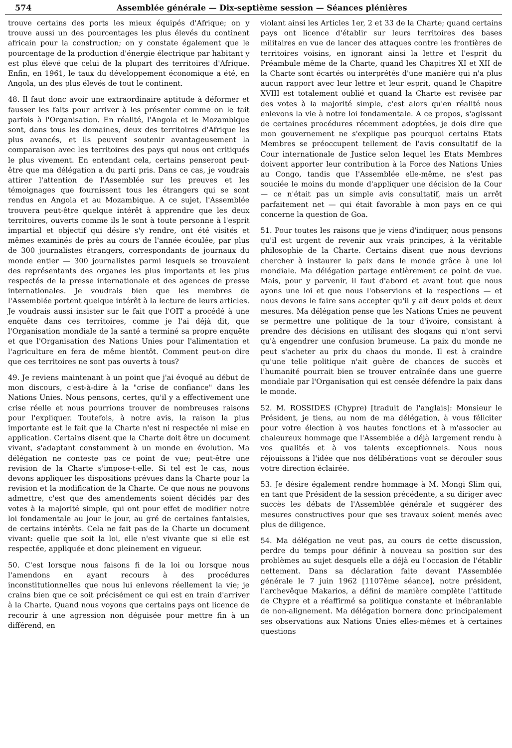574 Assemblée générale — Dix-septième session — Séances plénières
trouve certains des ports les mieux équipés d'Afrique; on y trouve aussi un des pourcentages les plus élevés du continent africain pour la construction; on y constate également que le pourcentage de la production d'énergie électrique par habitant y est plus élevé que celui de la plupart des territoires d'Afrique. Enfin, en 1961, le taux du développement économique a été, en Angola, un des plus élevés de tout le continent.
48. Il faut donc avoir une extraordinaire aptitude à déformer et fausser les faits pour arriver à les présenter comme on le fait parfois à l'Organisation. En réalité, l'Angola et le Mozambique sont, dans tous les domaines, deux des territoires d'Afrique les plus avancés, et ils peuvent soutenir avantageusement la comparaison avec les territoires des pays qui nous ont critiqués le plus vivement. En entendant cela, certains penseront peut-être que ma délégation a du parti pris. Dans ce cas, je voudrais attirer l'attention de l'Assemblée sur les preuves et les témoignages que fournissent tous les étrangers qui se sont rendus en Angola et au Mozambique. A ce sujet, l'Assemblée trouvera peut-être quelque intérêt à apprendre que les deux territoires, ouverts comme ils le sont à toute personne à l'esprit impartial et objectif qui désire s'y rendre, ont été visités et mêmes examinés de près au cours de l'année écoulée, par plus de 300 journalistes étrangers, correspondants de journaux du monde entier — 300 journalistes parmi lesquels se trouvaient des représentants des organes les plus importants et les plus respectés de la presse internationale et des agences de presse internationales. Je voudrais bien que les membres de l'Assemblée portent quelque intérêt à la lecture de leurs articles. Je voudrais aussi insister sur le fait que l'OIT a procédé à une enquête dans ces territoires, comme je l'ai déjà dit, que l'Organisation mondiale de la santé a terminé sa propre enquête et que l'Organisation des Nations Unies pour l'alimentation et l'agriculture en fera de même bientôt. Comment peut-on dire que ces territoires ne sont pas ouverts à tous?
49. Je reviens maintenant à un point que j'ai évoqué au début de mon discours, c'est-à-dire à la "crise de confiance" dans les Nations Unies. Nous pensons, certes, qu'il y a effectivement une crise réelle et nous pourrions trouver de nombreuses raisons pour l'expliquer. Toutefois, à notre avis, la raison la plus importante est le fait que la Charte n'est ni respectée ni mise en application. Certains disent que la Charte doit être un document vivant, s'adaptant constamment à un monde en évolution. Ma délégation ne conteste pas ce point de vue; peut-être une revision de la Charte s'impose-t-elle. Si tel est le cas, nous devons appliquer les dispositions prévues dans la Charte pour la revision et la modification de la Charte. Ce que nous ne pouvons admettre, c'est que des amendements soient décidés par des votes à la majorité simple, qui ont pour effet de modifier notre loi fondamentale au jour le jour, au gré de certaines fantaisies, de certains intérêts. Cela ne fait pas de la Charte un document vivant: quelle que soit la loi, elle n'est vivante que si elle est respectée, appliquée et donc pleinement en vigueur.
50. C'est lorsque nous faisons fi de la loi ou lorsque nous l'amendons en ayant recours à des procédures inconstitutionnelles que nous lui enlevons réellement la vie; je crains bien que ce soit précisément ce qui est en train d'arriver à la Charte. Quand nous voyons que certains pays ont licence de recourir à une agression non déguisée pour mettre fin à un différend, en
violant ainsi les Articles 1er, 2 et 33 de la Charte; quand certains pays ont licence d'établir sur leurs territoires des bases militaires en vue de lancer des attaques contre les frontières de territoires voisins, en ignorant ainsi la lettre et l'esprit du Préambule même de la Charte, quand les Chapitres XI et XII de la Charte sont écartés ou interprétés d'une manière qui n'a plus aucun rapport avec leur lettre et leur esprit, quand le Chapitre XVIII est totalement oublié et quand la Charte est revisée par des votes à la majorité simple, c'est alors qu'en réalité nous enlevons la vie à notre loi fondamentale. A ce propos, s'agissant de certaines procédures récemment adoptées, je dois dire que mon gouvernement ne s'explique pas pourquoi certains Etats Membres se préoccupent tellement de l'avis consultatif de la Cour internationale de Justice selon lequel les Etats Membres doivent apporter leur contribution à la Force des Nations Unies au Congo, tandis que l'Assemblée elle-même, ne s'est pas souciée le moins du monde d'appliquer une décision de la Cour — ce n'était pas un simple avis consultatif, mais un arrêt parfaitement net — qui était favorable à mon pays en ce qui concerne la question de Goa.
51. Pour toutes les raisons que je viens d'indiquer, nous pensons qu'il est urgent de revenir aux vrais principes, à la véritable philosophie de la Charte. Certains disent que nous devrions chercher à instaurer la paix dans le monde grâce à une loi mondiale. Ma délégation partage entièrement ce point de vue. Mais, pour y parvenir, il faut d'abord et avant tout que nous ayons une loi et que nous l'observions et la respections — et nous devons le faire sans accepter qu'il y ait deux poids et deux mesures. Ma délégation pense que les Nations Unies ne peuvent se permettre une politique de la tour d'ivoire, consistant à prendre des décisions en utilisant des slogans qui n'ont servi qu'à engendrer une confusion brumeuse. La paix du monde ne peut s'acheter au prix du chaos du monde. Il est à craindre qu'une telle politique n'ait guère de chances de succès et l'humanité pourrait bien se trouver entraînée dans une guerre mondiale par l'Organisation qui est censée défendre la paix dans le monde.
52. M. ROSSIDES (Chypre) [traduit de l'anglais]: Monsieur le Président, je tiens, au nom de ma délégation, à vous féliciter pour votre élection à vos hautes fonctions et à m'associer au chaleureux hommage que l'Assemblée a déjà largement rendu à vos qualités et à vos talents exceptionnels. Nous nous réjouissons à l'idée que nos délibérations vont se dérouler sous votre direction éclairée.
53. Je désire également rendre hommage à M. Mongi Slim qui, en tant que Président de la session précédente, a su diriger avec succès les débats de l'Assemblée générale et suggérer des mesures constructives pour que ses travaux soient menés avec plus de diligence.
54. Ma délégation ne veut pas, au cours de cette discussion, perdre du temps pour définir à nouveau sa position sur des problèmes au sujet desquels elle a déjà eu l'occasion de l'établir nettement. Dans sa déclaration faite devant l'Assemblée générale le 7 juin 1962 [1107ème séance], notre président, l'archevêque Makarios, a défini de manière complète l'attitude de Chypre et a réaffirmé sa politique constante et inébranlable de non-alignement. Ma délégation bornera donc principalement ses observations aux Nations Unies elles-mêmes et à certaines questions